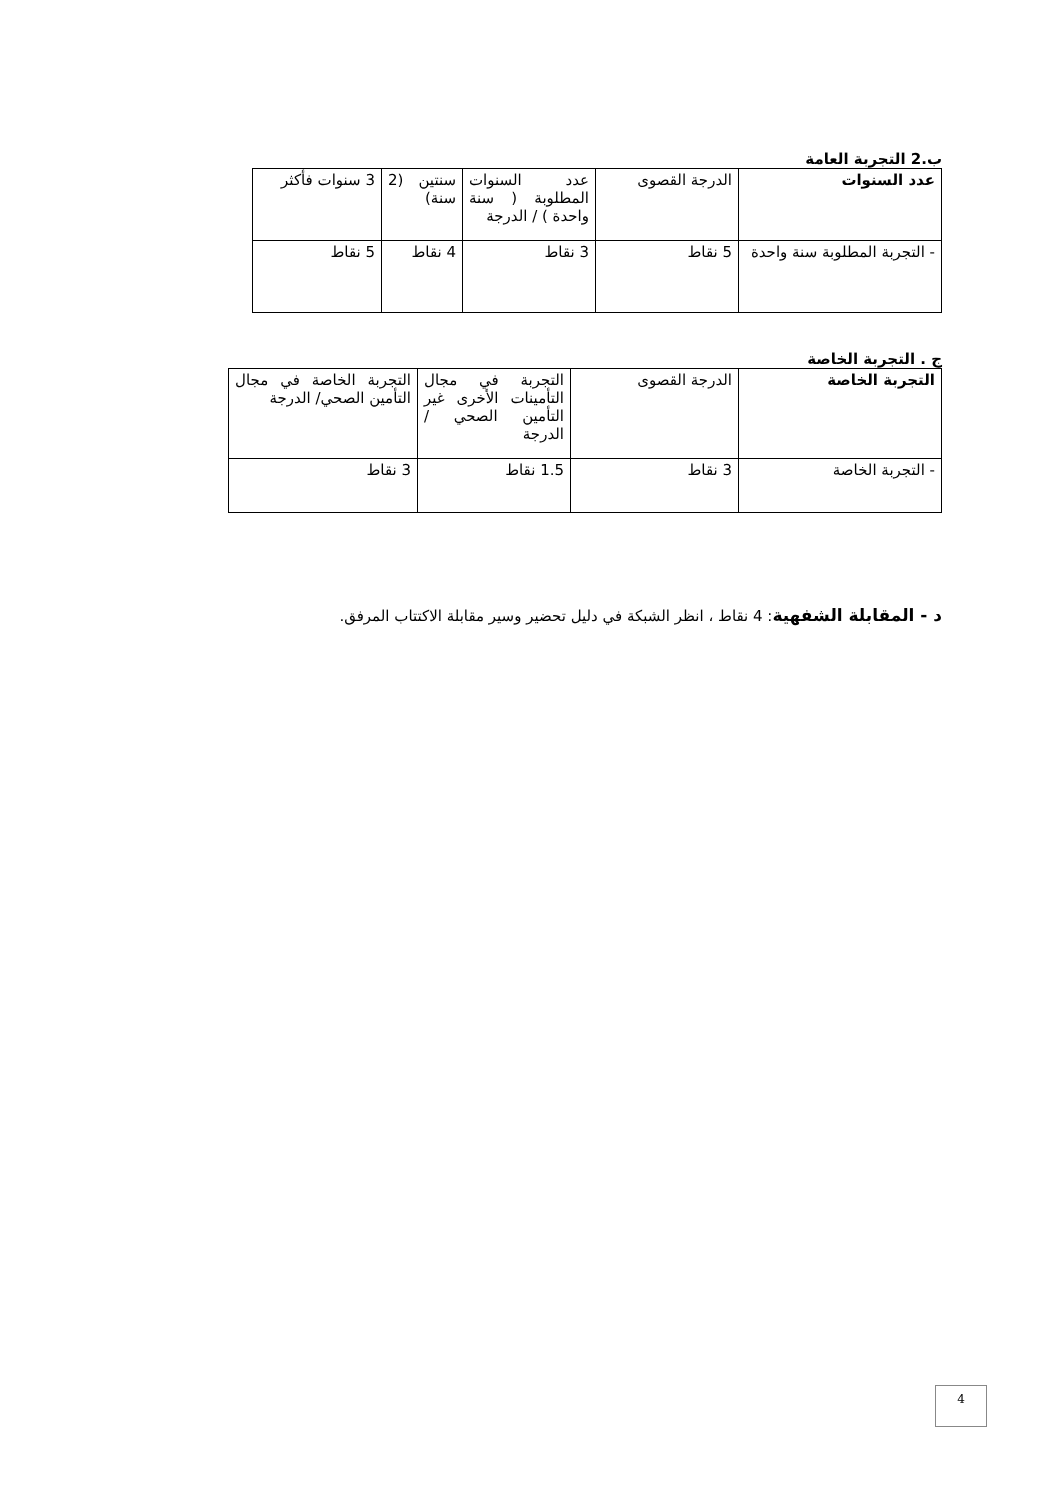ب.2 التجربة العامة
| عدد السنوات | الدرجة القصوى | عدد السنوات المطلوبة ( سنة واحدة ) / الدرجة | سنتين (2 سنة) | 3 سنوات فأكثر |
| - التجربة المطلوبة سنة واحدة | 5 نقاط | 3 نقاط | 4 نقاط | 5 نقاط |
ج . التجربة الخاصة
| التجربة الخاصة | الدرجة القصوى | التجربة في مجال التأمينات الأخرى غير التأمين الصحي / الدرجة | التجربة الخاصة في مجال التأمين الصحي/ الدرجة |
| - التجربة الخاصة | 3 نقاط | 1.5 نقاط | 3 نقاط |
د - المقابلة الشفهية: 4 نقاط ، انظر الشبكة في دليل تحضير وسير مقابلة الاكتتاب المرفق.
4